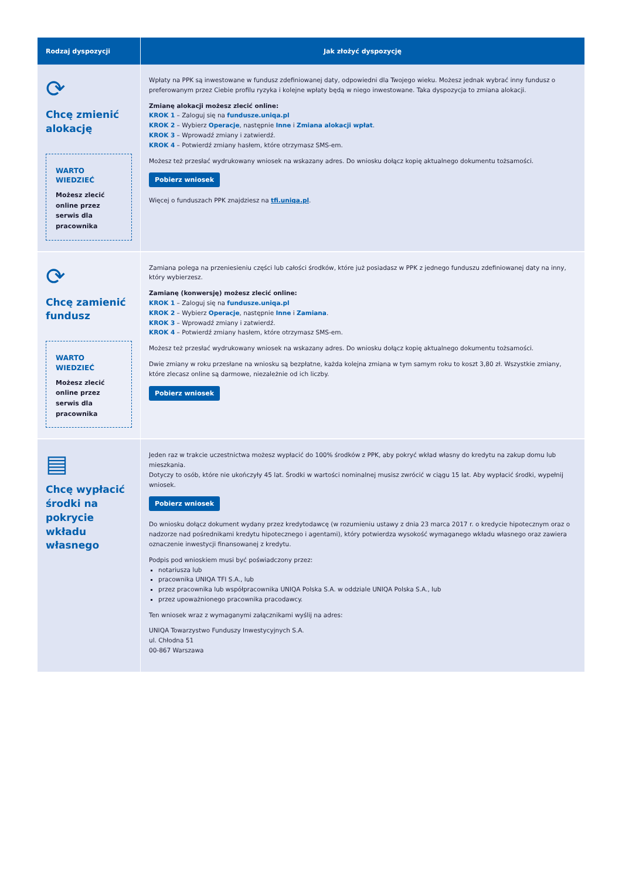| Rodzaj dyspozycji | Jak złożyć dyspozycję |
| --- | --- |
| ⟳ Chcę zmienić alokację WARTO WIEDZIEĆ Możesz zlecić online przez serwis dla pracownika | Wpłaty na PPK są inwestowane w fundusz zdefiniowanej daty, odpowiedni dla Twojego wieku. Możesz jednak wybrać inny fundusz o preferowanym przez Ciebie profilu ryzyka i kolejne wpłaty będą w niego inwestowane. Taka dyspozycja to zmiana alokacji. Zmianę alokacji możesz zlecić online: KROK 1 – Zaloguj się na fundusze.uniqa.pl KROK 2 – Wybierz Operacje , następnie Inne i Zmiana alokacji wpłat . KROK 3 – Wprowadź zmiany i zatwierdź. KROK 4 – Potwierdź zmiany hasłem, które otrzymasz SMS-em. Możesz też przesłać wydrukowany wniosek na wskazany adres. Do wniosku dołącz kopię aktualnego dokumentu tożsamości. Pobierz wniosek Więcej o funduszach PPK znajdziesz na tfi.uniqa.pl . |
| ⟳ Chcę zamienić fundusz WARTO WIEDZIEĆ Możesz zlecić online przez serwis dla pracownika | Zamiana polega na przeniesieniu części lub całości środków, które już posiadasz w PPK z jednego funduszu zdefiniowanej daty na inny, który wybierzesz. Zamianę (konwersję) możesz zlecić online: KROK 1 – Zaloguj się na fundusze.uniqa.pl KROK 2 – Wybierz Operacje , następnie Inne i Zamiana . KROK 3 – Wprowadź zmiany i zatwierdź. KROK 4 – Potwierdź zmiany hasłem, które otrzymasz SMS-em. Możesz też przesłać wydrukowany wniosek na wskazany adres. Do wniosku dołącz kopię aktualnego dokumentu tożsamości. Dwie zmiany w roku przesłane na wniosku są bezpłatne, każda kolejna zmiana w tym samym roku to koszt 3,80 zł. Wszystkie zmiany, które zlecasz online są darmowe, niezależnie od ich liczby. Pobierz wniosek |
| ▤ Chcę wypłacić środki na pokrycie wkładu własnego | Jeden raz w trakcie uczestnictwa możesz wypłacić do 100% środków z PPK, aby pokryć wkład własny do kredytu na zakup domu lub mieszkania. Dotyczy to osób, które nie ukończyły 45 lat. Środki w wartości nominalnej musisz zwrócić w ciągu 15 lat. Aby wypłacić środki, wypełnij wniosek. Pobierz wniosek Do wniosku dołącz dokument wydany przez kredytodawcę (w rozumieniu ustawy z dnia 23 marca 2017 r. o kredycie hipotecznym oraz o nadzorze nad pośrednikami kredytu hipotecznego i agentami), który potwierdza wysokość wymaganego wkładu własnego oraz zawiera oznaczenie inwestycji finansowanej z kredytu. Podpis pod wnioskiem musi być poświadczony przez: notariusza lub pracownika UNIQA TFI S.A., lub przez pracownika lub współpracownika UNIQA Polska S.A. w oddziale UNIQA Polska S.A., lub przez upoważnionego pracownika pracodawcy. Ten wniosek wraz z wymaganymi załącznikami wyślij na adres: UNIQA Towarzystwo Funduszy Inwestycyjnych S.A. ul. Chłodna 51 00-867 Warszawa |